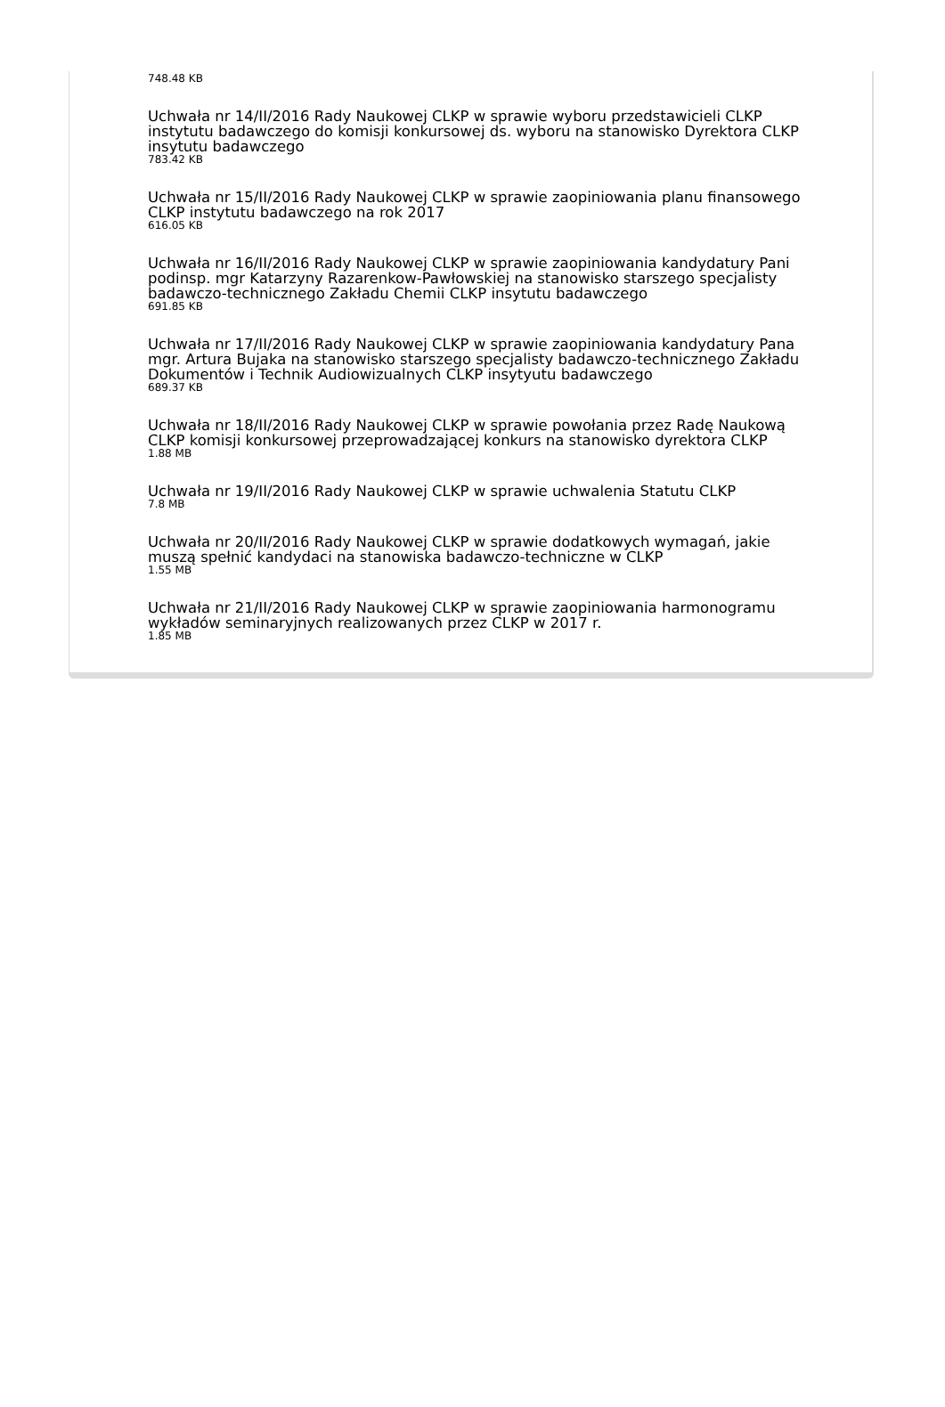748.48 KB
Uchwała nr 14/II/2016 Rady Naukowej CLKP w sprawie wyboru przedstawicieli CLKP instytutu badawczego do komisji konkursowej ds. wyboru na stanowisko Dyrektora CLKP insytutu badawczego
783.42 KB
Uchwała nr 15/II/2016 Rady Naukowej CLKP w sprawie zaopiniowania planu finansowego CLKP instytutu badawczego na rok 2017
616.05 KB
Uchwała nr 16/II/2016 Rady Naukowej CLKP w sprawie zaopiniowania kandydatury Pani podinsp. mgr Katarzyny Razarenkow-Pawłowskiej na stanowisko starszego specjalisty badawczo-technicznego Zakładu Chemii CLKP insytutu badawczego
691.85 KB
Uchwała nr 17/II/2016 Rady Naukowej CLKP w sprawie zaopiniowania kandydatury Pana mgr. Artura Bujaka na stanowisko starszego specjalisty badawczo-technicznego Zakładu Dokumentów i Technik Audiowizualnych CLKP insytyutu badawczego
689.37 KB
Uchwała nr 18/II/2016 Rady Naukowej CLKP w sprawie powołania przez Radę Naukową CLKP komisji konkursowej przeprowadzającej konkurs na stanowisko dyrektora CLKP
1.88 MB
Uchwała nr 19/II/2016 Rady Naukowej CLKP w sprawie uchwalenia Statutu CLKP
7.8 MB
Uchwała nr 20/II/2016 Rady Naukowej CLKP w sprawie dodatkowych wymagań, jakie muszą spełnić kandydaci na stanowiska badawczo-techniczne w CLKP
1.55 MB
Uchwała nr 21/II/2016 Rady Naukowej CLKP w sprawie zaopiniowania harmonogramu wykładów seminaryjnych realizowanych przez CLKP w 2017 r.
1.85 MB